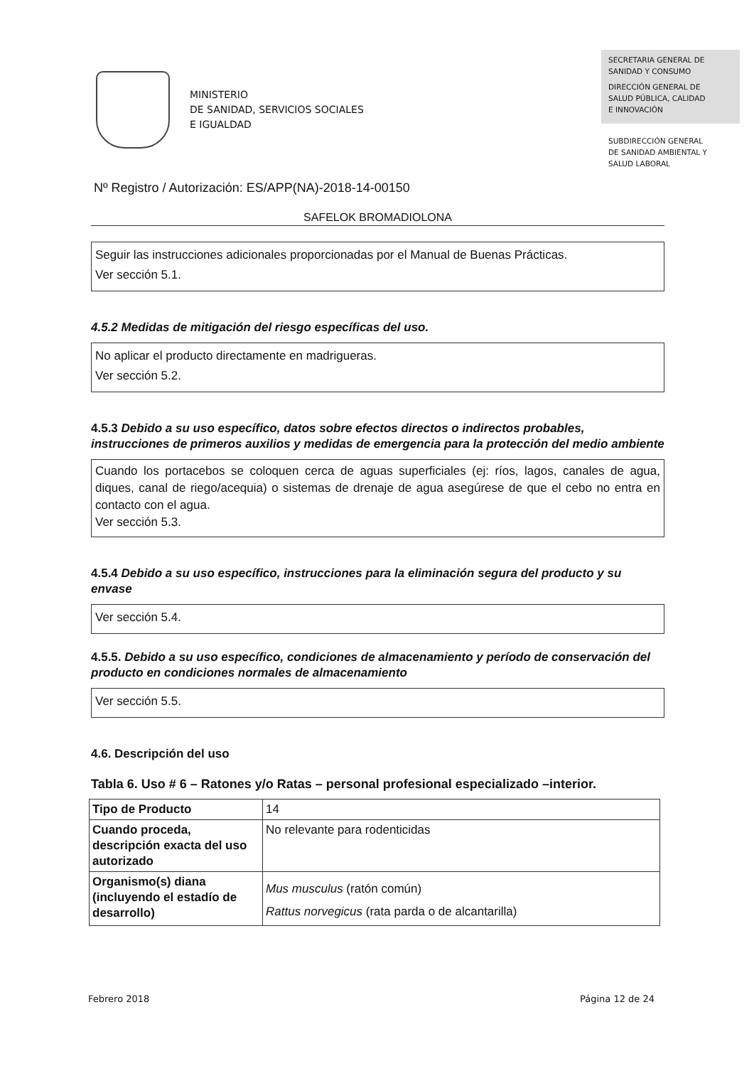MINISTERIO
DE SANIDAD, SERVICIOS SOCIALES
E IGUALDAD
SECRETARIA GENERAL DE
SANIDAD Y CONSUMO
DIRECCIÓN GENERAL DE
SALUD PÚBLICA, CALIDAD
E INNOVACIÓN
SUBDIRECCIÓN GENERAL
DE SANIDAD AMBIENTAL Y
SALUD LABORAL
Nº Registro / Autorización: ES/APP(NA)-2018-14-00150
SAFELOK BROMADIOLONA
Seguir las instrucciones adicionales proporcionadas por el Manual de Buenas Prácticas.
Ver sección 5.1.
4.5.2 Medidas de mitigación del riesgo específicas del uso.
No aplicar el producto directamente en madrigueras.
Ver sección 5.2.
4.5.3 Debido a su uso específico, datos sobre efectos directos o indirectos probables, instrucciones de primeros auxilios y medidas de emergencia para la protección del medio ambiente
Cuando los portacebos se coloquen cerca de aguas superficiales (ej: ríos, lagos, canales de agua, diques, canal de riego/acequia) o sistemas de drenaje de agua asegúrese de que el cebo no entra en contacto con el agua.
Ver sección 5.3.
4.5.4 Debido a su uso específico, instrucciones para la eliminación segura del producto y su envase
Ver sección 5.4.
4.5.5. Debido a su uso específico, condiciones de almacenamiento y período de conservación del producto en condiciones normales de almacenamiento
Ver sección 5.5.
4.6. Descripción del uso
Tabla 6. Uso # 6 – Ratones y/o Ratas – personal profesional especializado –interior.
| Tipo de Producto | 14 |
| Cuando proceda, descripción exacta del uso autorizado | No relevante para rodenticidas |
| Organismo(s) diana (incluyendo el estadío de desarrollo) | Mus musculus (ratón común) Rattus norvegicus (rata parda o de alcantarilla) |
Febrero 2018 Página 12 de 24